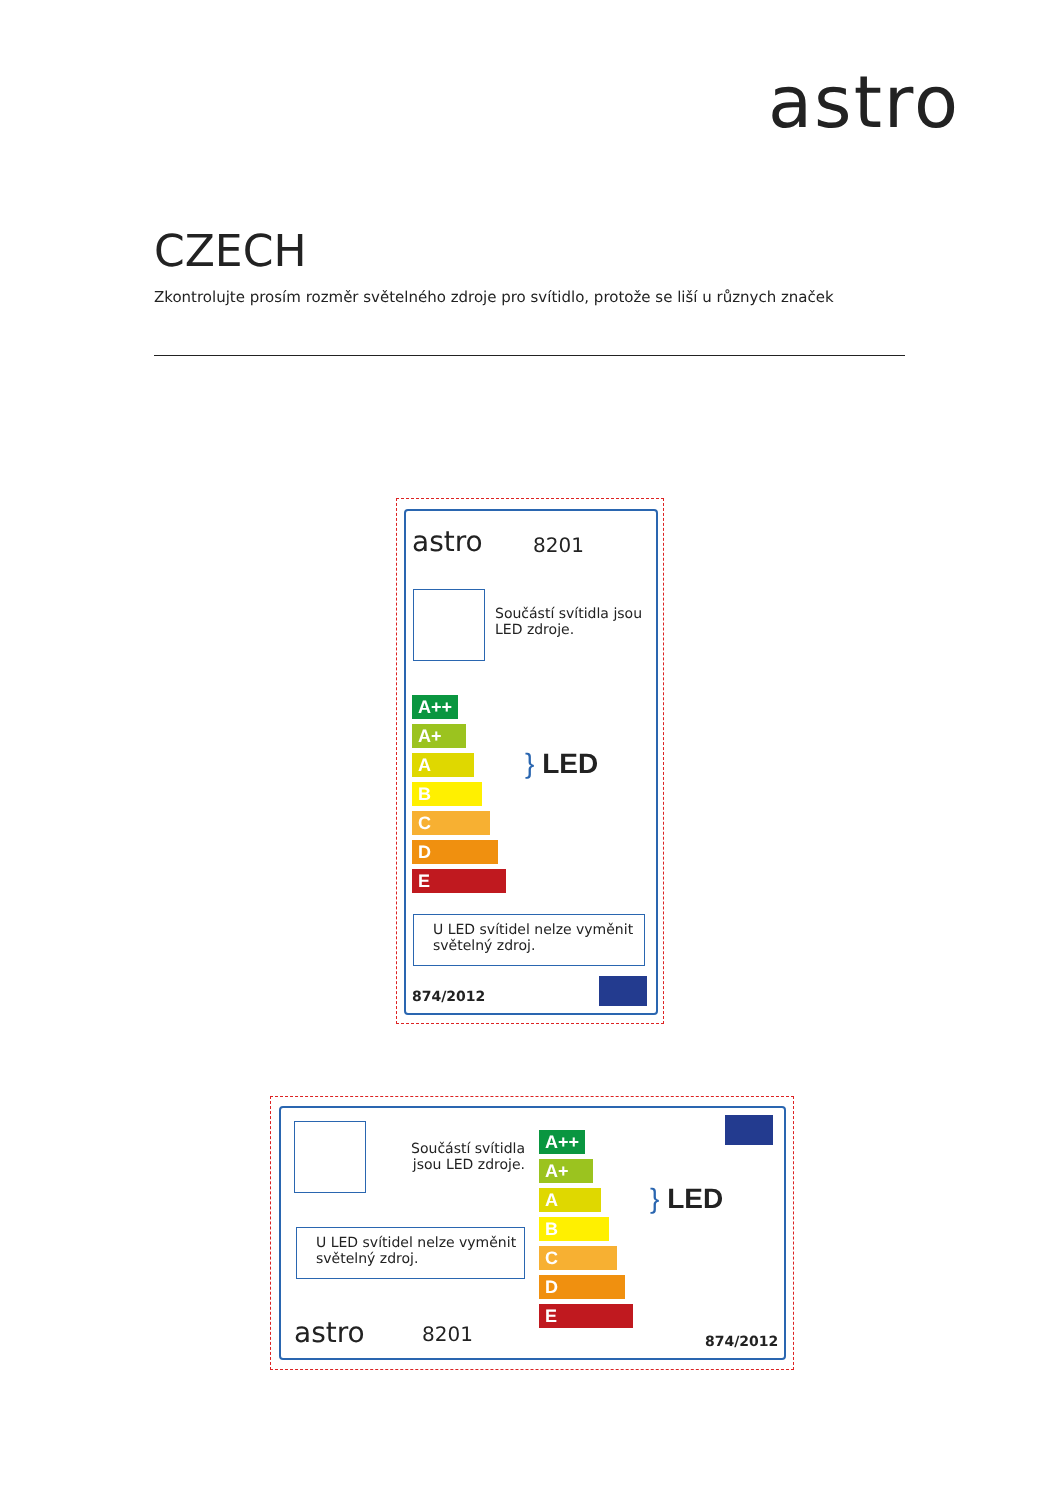astro
CZECH
Zkontrolujte prosím rozměr světelného zdroje pro svítidlo, protože se liší u různych značek
astro 8201
Součástí svítidla jsou
LED zdroje.
A++
A+
A
B
C
D
E
} LED
U LED svítidel nelze vyměnit
světelný zdroj.
874/2012
Součástí svítidla jsou LED zdroje.
U LED svítidel nelze vyměnit
světelný zdroj.
astro 8201
A++
A+
A
B
C
D
E
} LED
874/2012